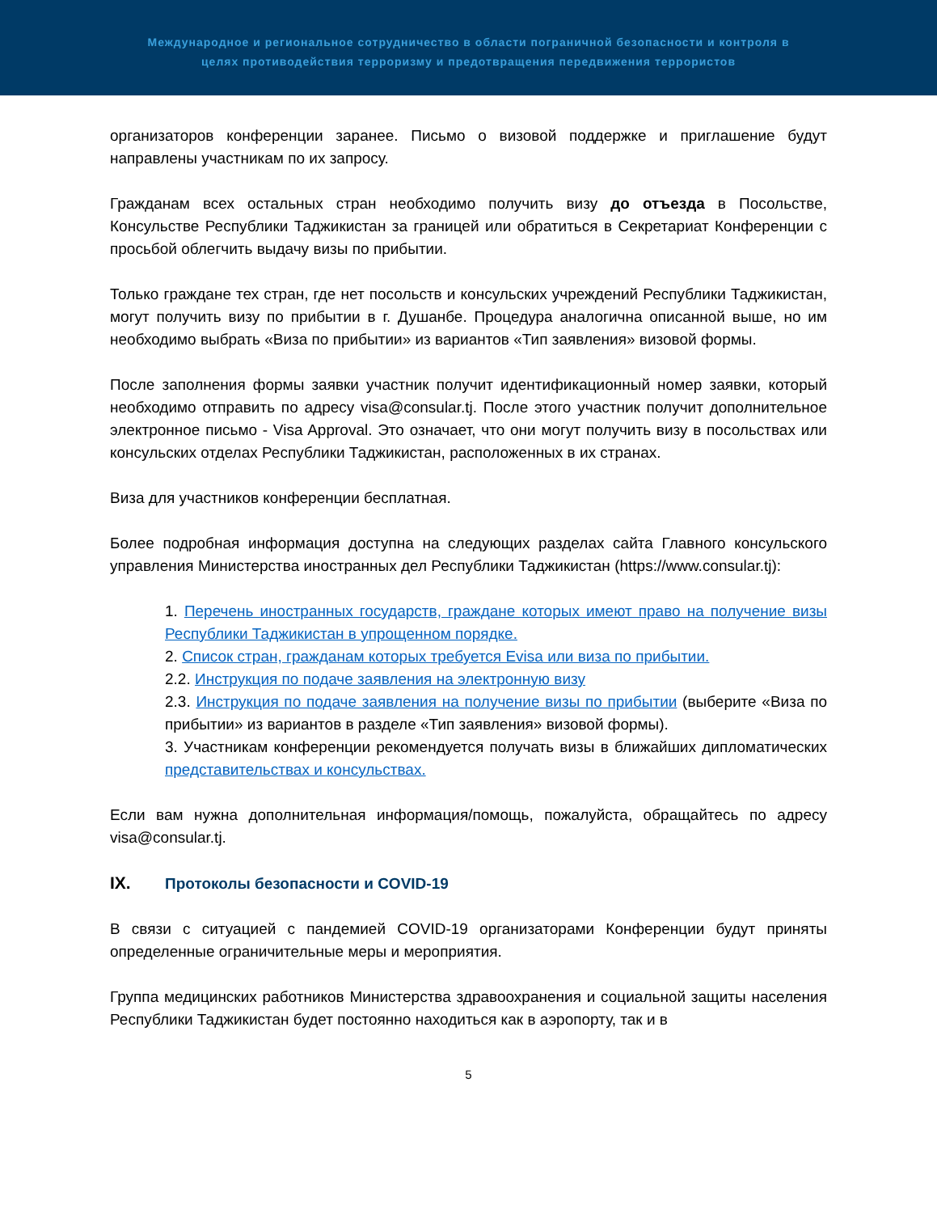Международное и региональное сотрудничество в области пограничной безопасности и контроля в
целях противодействия терроризму и предотвращения передвижения террористов
организаторов конференции заранее. Письмо о визовой поддержке и приглашение будут направлены участникам по их запросу.
Гражданам всех остальных стран необходимо получить визу до отъезда в Посольстве, Консульстве Республики Таджикистан за границей или обратиться в Секретариат Конференции с просьбой облегчить выдачу визы по прибытии.
Только граждане тех стран, где нет посольств и консульских учреждений Республики Таджикистан, могут получить визу по прибытии в г. Душанбе. Процедура аналогична описанной выше, но им необходимо выбрать «Виза по прибытии» из вариантов «Тип заявления» визовой формы.
После заполнения формы заявки участник получит идентификационный номер заявки, который необходимо отправить по адресу visa@consular.tj. После этого участник получит дополнительное электронное письмо - Visa Approval. Это означает, что они могут получить визу в посольствах или консульских отделах Республики Таджикистан, расположенных в их странах.
Виза для участников конференции бесплатная.
Более подробная информация доступна на следующих разделах сайта Главного консульского управления Министерства иностранных дел Республики Таджикистан (https://www.consular.tj):
1. Перечень иностранных государств, граждане которых имеют право на получение визы Республики Таджикистан в упрощенном порядке.
2. Список стран, гражданам которых требуется Evisa или виза по прибытии.
2.2. Инструкция по подаче заявления на электронную визу
2.3. Инструкция по подаче заявления на получение визы по прибытии (выберите «Виза по прибытии» из вариантов в разделе «Тип заявления» визовой формы).
3. Участникам конференции рекомендуется получать визы в ближайших дипломатических представительствах и консульствах.
Если вам нужна дополнительная информация/помощь, пожалуйста, обращайтесь по адресу visa@consular.tj.
IX. Протоколы безопасности и COVID-19
В связи с ситуацией с пандемией COVID-19 организаторами Конференции будут приняты определенные ограничительные меры и мероприятия.
Группа медицинских работников Министерства здравоохранения и социальной защиты населения Республики Таджикистан будет постоянно находиться как в аэропорту, так и в
5